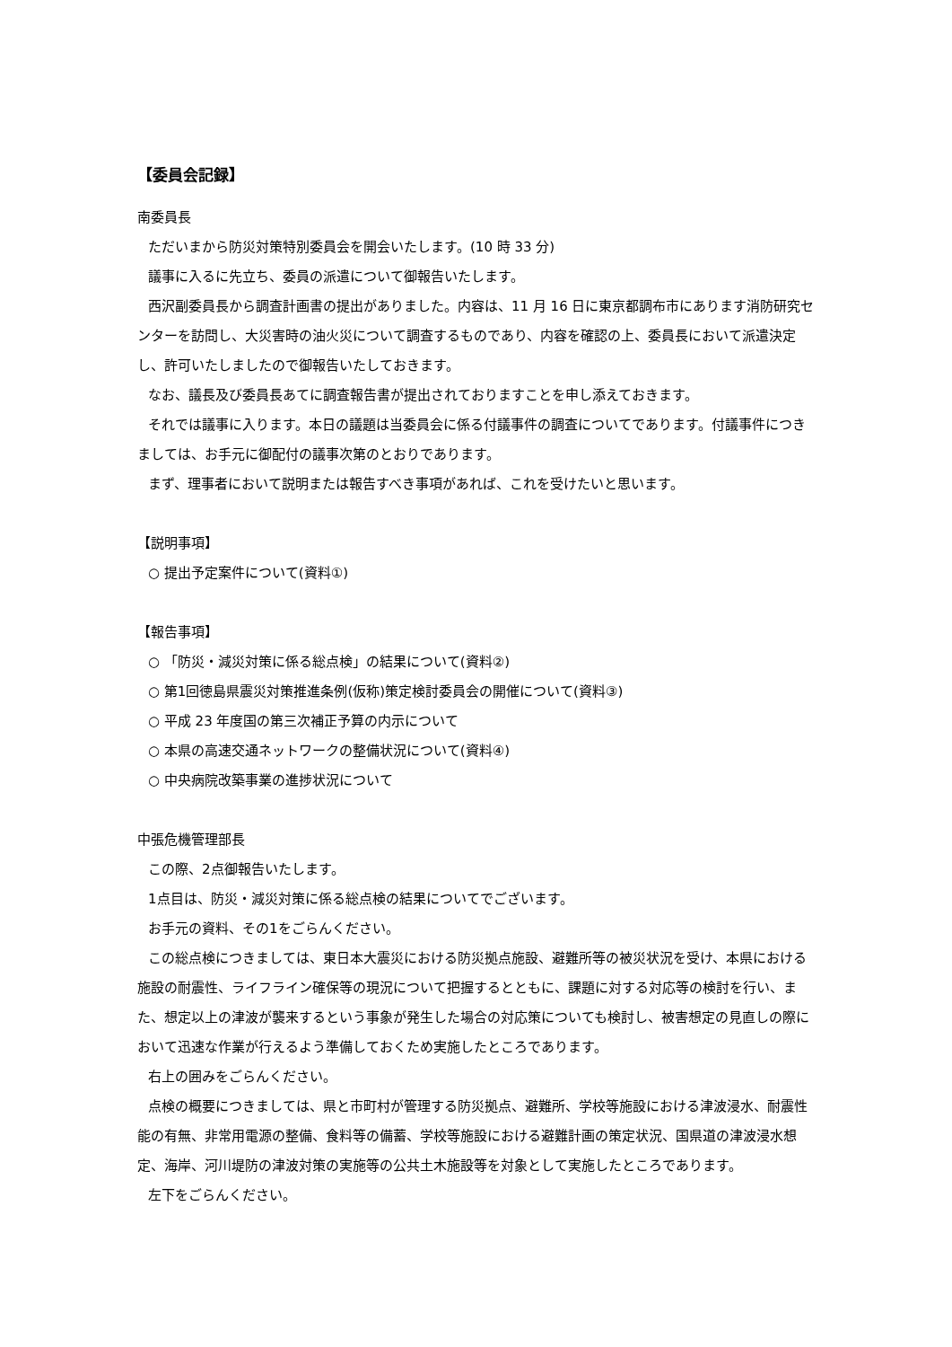【委員会記録】
南委員長
ただいまから防災対策特別委員会を開会いたします。(10 時 33 分)
議事に入るに先立ち、委員の派遣について御報告いたします。
西沢副委員長から調査計画書の提出がありました。内容は、11 月 16 日に東京都調布市にあります消防研究センターを訪問し、大災害時の油火災について調査するものであり、内容を確認の上、委員長において派遣決定し、許可いたしましたので御報告いたしておきます。
なお、議長及び委員長あてに調査報告書が提出されておりますことを申し添えておきます。
それでは議事に入ります。本日の議題は当委員会に係る付議事件の調査についてであります。付議事件につきましては、お手元に御配付の議事次第のとおりであります。
まず、理事者において説明または報告すべき事項があれば、これを受けたいと思います。
【説明事項】
○ 提出予定案件について(資料①)
【報告事項】
○ 「防災・減災対策に係る総点検」の結果について(資料②)
○ 第1回徳島県震災対策推進条例(仮称)策定検討委員会の開催について(資料③)
○ 平成 23 年度国の第三次補正予算の内示について
○ 本県の高速交通ネットワークの整備状況について(資料④)
○ 中央病院改築事業の進捗状況について
中張危機管理部長
この際、2点御報告いたします。
1点目は、防災・減災対策に係る総点検の結果についてでございます。
お手元の資料、その1をごらんください。
この総点検につきましては、東日本大震災における防災拠点施設、避難所等の被災状況を受け、本県における施設の耐震性、ライフライン確保等の現況について把握するとともに、課題に対する対応等の検討を行い、また、想定以上の津波が襲来するという事象が発生した場合の対応策についても検討し、被害想定の見直しの際において迅速な作業が行えるよう準備しておくため実施したところであります。
右上の囲みをごらんください。
点検の概要につきましては、県と市町村が管理する防災拠点、避難所、学校等施設における津波浸水、耐震性能の有無、非常用電源の整備、食料等の備蓄、学校等施設における避難計画の策定状況、国県道の津波浸水想定、海岸、河川堤防の津波対策の実施等の公共土木施設等を対象として実施したところであります。
左下をごらんください。